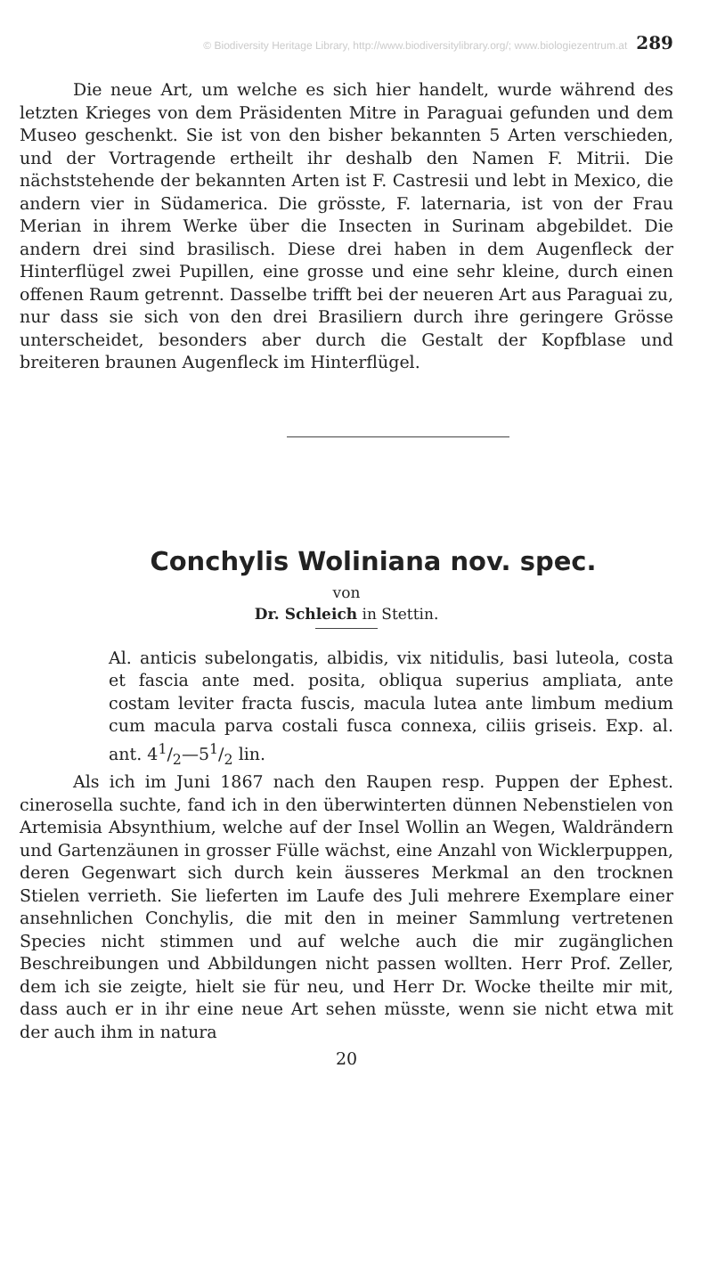© Biodiversity Heritage Library, http://www.biodiversitylibrary.org/; www.biologiezentrum.at 289
Die neue Art, um welche es sich hier handelt, wurde während des letzten Krieges von dem Präsidenten Mitre in Paraguai gefunden und dem Museo geschenkt. Sie ist von den bisher bekannten 5 Arten verschieden, und der Vortragende ertheilt ihr deshalb den Namen F. Mitrii. Die nächststehende der bekannten Arten ist F. Castresii und lebt in Mexico, die andern vier in Südamerica. Die grösste, F. laternaria, ist von der Frau Merian in ihrem Werke über die Insecten in Surinam abgebildet. Die andern drei sind brasilisch. Diese drei haben in dem Augenfleck der Hinterflügel zwei Pupillen, eine grosse und eine sehr kleine, durch einen offenen Raum getrennt. Dasselbe trifft bei der neueren Art aus Paraguai zu, nur dass sie sich von den drei Brasiliern durch ihre geringere Grösse unterscheidet, besonders aber durch die Gestalt der Kopfblase und breiteren braunen Augenfleck im Hinterflügel.
Conchylis Woliniana nov. spec.
von
Dr. Schleich in Stettin.
Al. anticis subelongatis, albidis, vix nitidulis, basi luteola, costa et fascia ante med. posita, obliqua superius ampliata, ante costam leviter fracta fuscis, macula lutea ante limbum medium cum macula parva costali fusca connexa, ciliis griseis. Exp. al. ant. 41/2—51/2 lin.
Als ich im Juni 1867 nach den Raupen resp. Puppen der Ephest. cinerosella suchte, fand ich in den überwinterten dünnen Nebenstielen von Artemisia Absynthium, welche auf der Insel Wollin an Wegen, Waldrändern und Gartenzäunen in grosser Fülle wächst, eine Anzahl von Wicklerpuppen, deren Gegenwart sich durch kein äusseres Merkmal an den trocknen Stielen verrieth. Sie lieferten im Laufe des Juli mehrere Exemplare einer ansehnlichen Conchylis, die mit den in meiner Sammlung vertretenen Species nicht stimmen und auf welche auch die mir zugänglichen Beschreibungen und Abbildungen nicht passen wollten. Herr Prof. Zeller, dem ich sie zeigte, hielt sie für neu, und Herr Dr. Wocke theilte mir mit, dass auch er in ihr eine neue Art sehen müsste, wenn sie nicht etwa mit der auch ihm in natura
20